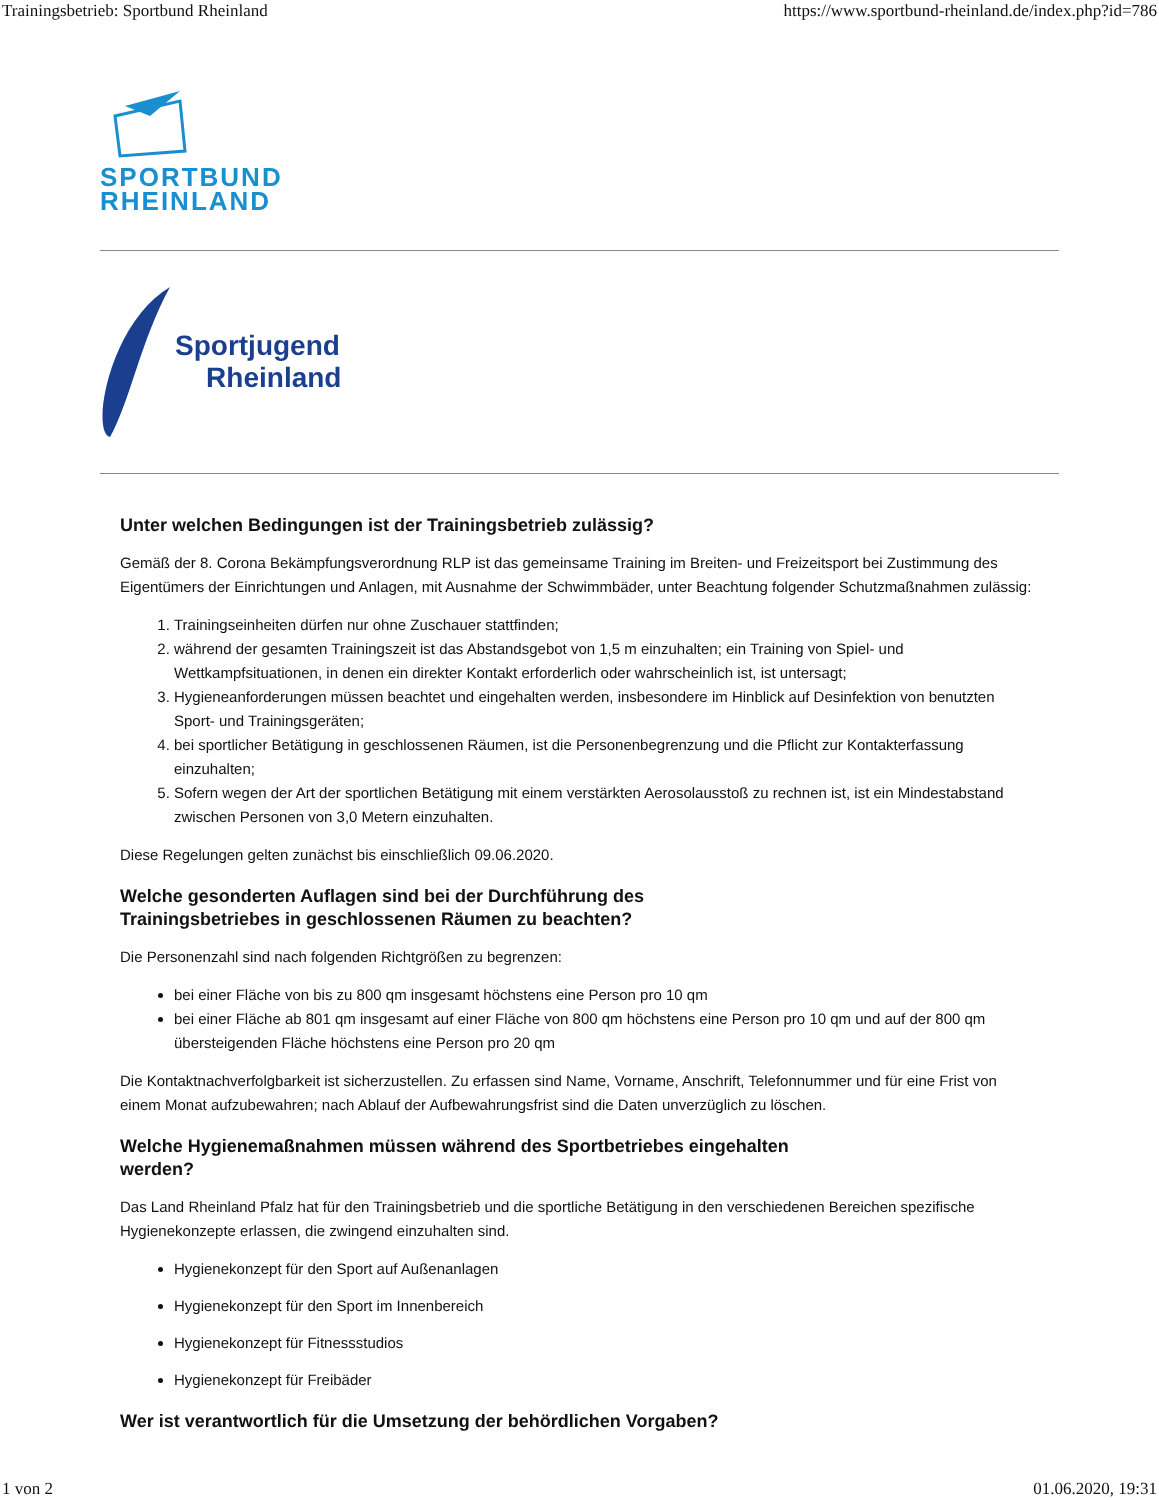Trainingsbetrieb: Sportbund Rheinland https://www.sportbund-rheinland.de/index.php?id=786
SPORTBUND
RHEINLAND
Sportjugend
Rheinland
Unter welchen Bedingungen ist der Trainingsbetrieb zulässig?
Gemäß der 8. Corona Bekämpfungsverordnung RLP ist das gemeinsame Training im Breiten- und Freizeitsport bei Zustimmung des Eigentümers der Einrichtungen und Anlagen, mit Ausnahme der Schwimmbäder, unter Beachtung folgender Schutzmaßnahmen zulässig:
1. Trainingseinheiten dürfen nur ohne Zuschauer stattfinden;
2. während der gesamten Trainingszeit ist das Abstandsgebot von 1,5 m einzuhalten; ein Training von Spiel- und Wettkampfsituationen, in denen ein direkter Kontakt erforderlich oder wahrscheinlich ist, ist untersagt;
3. Hygieneanforderungen müssen beachtet und eingehalten werden, insbesondere im Hinblick auf Desinfektion von benutzten Sport- und Trainingsgeräten;
4. bei sportlicher Betätigung in geschlossenen Räumen, ist die Personenbegrenzung und die Pflicht zur Kontakterfassung einzuhalten;
5. Sofern wegen der Art der sportlichen Betätigung mit einem verstärkten Aerosolausstoß zu rechnen ist, ist ein Mindestabstand zwischen Personen von 3,0 Metern einzuhalten.
Diese Regelungen gelten zunächst bis einschließlich 09.06.2020.
Welche gesonderten Auflagen sind bei der Durchführung des
Trainingsbetriebes in geschlossenen Räumen zu beachten?
Die Personenzahl sind nach folgenden Richtgrößen zu begrenzen:
bei einer Fläche von bis zu 800 qm insgesamt höchstens eine Person pro 10 qm
bei einer Fläche ab 801 qm insgesamt auf einer Fläche von 800 qm höchstens eine Person pro 10 qm und auf der 800 qm übersteigenden Fläche höchstens eine Person pro 20 qm
Die Kontaktnachverfolgbarkeit ist sicherzustellen. Zu erfassen sind Name, Vorname, Anschrift, Telefonnummer und für eine Frist von einem Monat aufzubewahren; nach Ablauf der Aufbewahrungsfrist sind die Daten unverzüglich zu löschen.
Welche Hygienemaßnahmen müssen während des Sportbetriebes eingehalten
werden?
Das Land Rheinland Pfalz hat für den Trainingsbetrieb und die sportliche Betätigung in den verschiedenen Bereichen spezifische Hygienekonzepte erlassen, die zwingend einzuhalten sind.
Hygienekonzept für den Sport auf Außenanlagen
Hygienekonzept für den Sport im Innenbereich
Hygienekonzept für Fitnessstudios
Hygienekonzept für Freibäder
Wer ist verantwortlich für die Umsetzung der behördlichen Vorgaben?
1 von 2 01.06.2020, 19:31